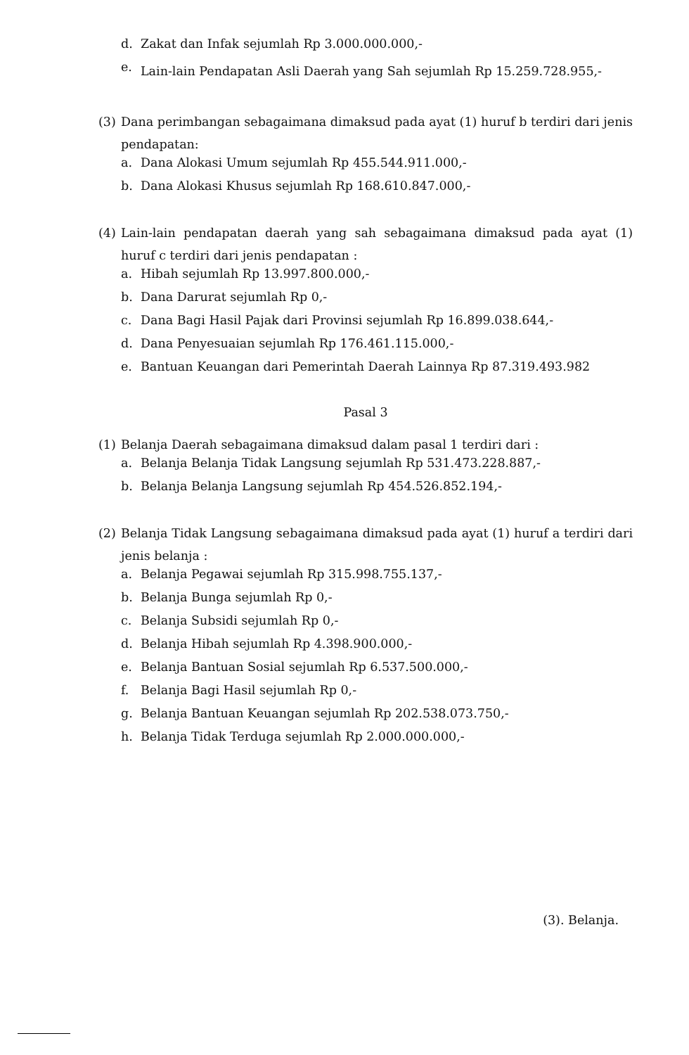d. Zakat dan Infak sejumlah Rp 3.000.000.000,-
e. Lain-lain Pendapatan Asli Daerah yang Sah sejumlah Rp 15.259.728.955,-
(3) Dana perimbangan sebagaimana dimaksud pada ayat (1) huruf b terdiri dari jenis pendapatan:
a. Dana Alokasi Umum sejumlah Rp 455.544.911.000,-
b. Dana Alokasi Khusus sejumlah Rp 168.610.847.000,-
(4) Lain-lain pendapatan daerah yang sah sebagaimana dimaksud pada ayat (1) huruf c terdiri dari jenis pendapatan :
a. Hibah sejumlah Rp 13.997.800.000,-
b. Dana Darurat sejumlah Rp 0,-
c. Dana Bagi Hasil Pajak dari Provinsi sejumlah Rp 16.899.038.644,-
d. Dana Penyesuaian sejumlah Rp 176.461.115.000,-
e. Bantuan Keuangan dari Pemerintah Daerah Lainnya Rp 87.319.493.982
Pasal 3
(1) Belanja Daerah sebagaimana dimaksud dalam pasal 1 terdiri dari :
a. Belanja Belanja Tidak Langsung sejumlah Rp 531.473.228.887,-
b. Belanja Belanja Langsung sejumlah Rp 454.526.852.194,-
(2) Belanja Tidak Langsung sebagaimana dimaksud pada ayat (1) huruf a terdiri dari jenis belanja :
a. Belanja Pegawai sejumlah Rp 315.998.755.137,-
b. Belanja Bunga sejumlah Rp 0,-
c. Belanja Subsidi sejumlah Rp 0,-
d. Belanja Hibah sejumlah Rp 4.398.900.000,-
e. Belanja Bantuan Sosial sejumlah Rp 6.537.500.000,-
f. Belanja Bagi Hasil sejumlah Rp 0,-
g. Belanja Bantuan Keuangan sejumlah Rp 202.538.073.750,-
h. Belanja Tidak Terduga sejumlah Rp 2.000.000.000,-
(3). Belanja.